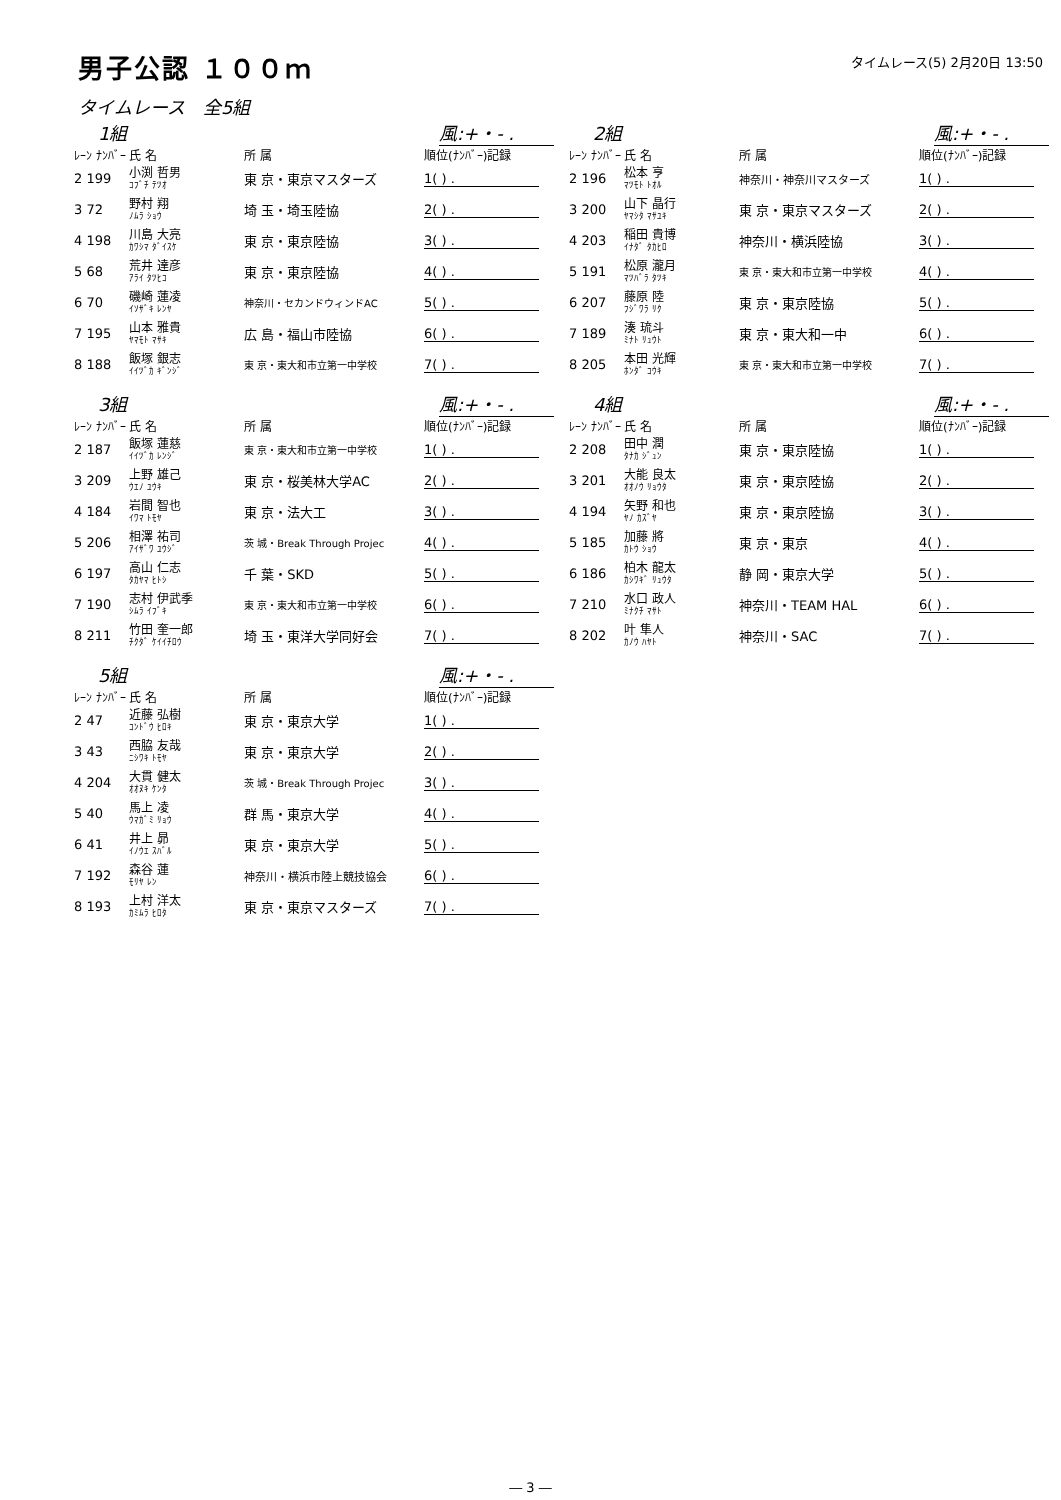男子公認 １００ｍ
タイムレース(5) 2月20日 13:50
タイムレース　全5組
1組 風:+・- .
| ﾚｰﾝ ﾅﾝﾊﾞｰ | 氏 名 | 所 属 | 順位(ﾅﾝﾊﾞｰ)記録 |
| --- | --- | --- | --- |
| 2 199 | 小渕 哲男 ｺﾌﾞﾁ ﾃﾂｵ | 東 京・東京マスターズ | 1( ) . |
| 3 72 | 野村 翔 ﾉﾑﾗ ｼｮｳ | 埼 玉・埼玉陸協 | 2( ) . |
| 4 198 | 川島 大亮 ｶﾜｼﾏ ﾀﾞｲｽｹ | 東 京・東京陸協 | 3( ) . |
| 5 68 | 荒井 達彦 ｱﾗｲ ﾀﾂﾋｺ | 東 京・東京陸協 | 4( ) . |
| 6 70 | 磯崎 蓮凌 ｲｿｻﾞｷ ﾚﾝﾔ | 神奈川・セカンドウィンドAC | 5( ) . |
| 7 195 | 山本 雅貴 ﾔﾏﾓﾄ ﾏｻｷ | 広 島・福山市陸協 | 6( ) . |
| 8 188 | 飯塚 銀志 ｲｲﾂﾞｶ ｷﾞﾝｼﾞ | 東 京・東大和市立第一中学校 | 7( ) . |
2組 風:+・- .
| ﾚｰﾝ ﾅﾝﾊﾞｰ | 氏 名 | 所 属 | 順位(ﾅﾝﾊﾞｰ)記録 |
| --- | --- | --- | --- |
| 2 196 | 松本 亨 ﾏﾂﾓﾄ ﾄｵﾙ | 神奈川・神奈川マスターズ | 1( ) . |
| 3 200 | 山下 晶行 ﾔﾏｼﾀ ﾏｻﾕｷ | 東 京・東京マスターズ | 2( ) . |
| 4 203 | 稲田 貴博 ｲﾅﾀﾞ ﾀｶﾋﾛ | 神奈川・横浜陸協 | 3( ) . |
| 5 191 | 松原 瀧月 ﾏﾂﾊﾞﾗ ﾀﾂｷ | 東 京・東大和市立第一中学校 | 4( ) . |
| 6 207 | 藤原 陸 ﾌｼﾞﾜﾗ ﾘｸ | 東 京・東京陸協 | 5( ) . |
| 7 189 | 湊 琉斗 ﾐﾅﾄ ﾘｭｳﾄ | 東 京・東大和一中 | 6( ) . |
| 8 205 | 本田 光輝 ﾎﾝﾀﾞ ｺｳｷ | 東 京・東大和市立第一中学校 | 7( ) . |
3組 風:+・- .
| ﾚｰﾝ ﾅﾝﾊﾞｰ | 氏 名 | 所 属 | 順位(ﾅﾝﾊﾞｰ)記録 |
| --- | --- | --- | --- |
| 2 187 | 飯塚 蓮慈 ｲｲﾂﾞｶ ﾚﾝｼﾞ | 東 京・東大和市立第一中学校 | 1( ) . |
| 3 209 | 上野 雄己 ｳｴﾉ ﾕｳｷ | 東 京・桜美林大学AC | 2( ) . |
| 4 184 | 岩間 智也 ｲﾜﾏ ﾄﾓﾔ | 東 京・法大工 | 3( ) . |
| 5 206 | 相澤 祐司 ｱｲｻﾞﾜ ﾕｳｼﾞ | 茨 城・Break Through Projec | 4( ) . |
| 6 197 | 高山 仁志 ﾀｶﾔﾏ ﾋﾄｼ | 千 葉・SKD | 5( ) . |
| 7 190 | 志村 伊武季 ｼﾑﾗ ｲﾌﾞｷ | 東 京・東大和市立第一中学校 | 6( ) . |
| 8 211 | 竹田 奎一郎 ﾁｸﾀﾞ ｹｲｲﾁﾛｳ | 埼 玉・東洋大学同好会 | 7( ) . |
4組 風:+・- .
| ﾚｰﾝ ﾅﾝﾊﾞｰ | 氏 名 | 所 属 | 順位(ﾅﾝﾊﾞｰ)記録 |
| --- | --- | --- | --- |
| 2 208 | 田中 潤 ﾀﾅｶ ｼﾞｭﾝ | 東 京・東京陸協 | 1( ) . |
| 3 201 | 大能 良太 ｵｵﾉｳ ﾘｮｳﾀ | 東 京・東京陸協 | 2( ) . |
| 4 194 | 矢野 和也 ﾔﾉ ｶｽﾞﾔ | 東 京・東京陸協 | 3( ) . |
| 5 185 | 加藤 將 ｶﾄｳ ｼｮｳ | 東 京・東京 | 4( ) . |
| 6 186 | 柏木 龍太 ｶｼﾜｷﾞ ﾘｭｳﾀ | 静 岡・東京大学 | 5( ) . |
| 7 210 | 水口 政人 ﾐﾅｸﾁ ﾏｻﾄ | 神奈川・TEAM HAL | 6( ) . |
| 8 202 | 叶 隼人 ｶﾉｳ ﾊﾔﾄ | 神奈川・SAC | 7( ) . |
5組 風:+・- .
| ﾚｰﾝ ﾅﾝﾊﾞｰ | 氏 名 | 所 属 | 順位(ﾅﾝﾊﾞｰ)記録 |
| --- | --- | --- | --- |
| 2 47 | 近藤 弘樹 ｺﾝﾄﾞｳ ﾋﾛｷ | 東 京・東京大学 | 1( ) . |
| 3 43 | 西脇 友哉 ﾆｼﾜｷ ﾄﾓﾔ | 東 京・東京大学 | 2( ) . |
| 4 204 | 大貫 健太 ｵｵﾇｷ ｹﾝﾀ | 茨 城・Break Through Projec | 3( ) . |
| 5 40 | 馬上 凌 ｳﾏｶﾞﾐ ﾘｮｳ | 群 馬・東京大学 | 4( ) . |
| 6 41 | 井上 昴 ｲﾉｳｴ ｽﾊﾞﾙ | 東 京・東京大学 | 5( ) . |
| 7 192 | 森谷 蓮 ﾓﾘﾔ ﾚﾝ | 神奈川・横浜市陸上競技協会 | 6( ) . |
| 8 193 | 上村 洋太 ｶﾐﾑﾗ ﾋﾛﾀ | 東 京・東京マスターズ | 7( ) . |
― 3 ―